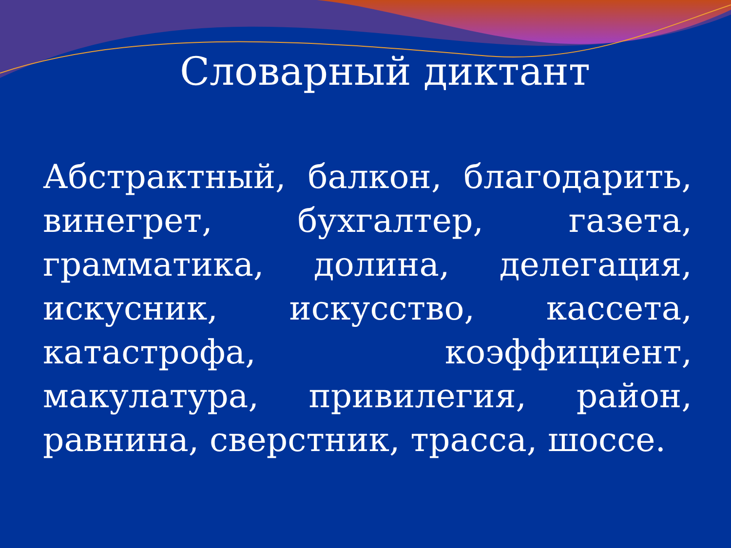Словарный диктант
Абстрактный, балкон, благодарить, винегрет, бухгалтер, газета, грамматика, долина, делегация, искусник, искусство, кассета, катастрофа, коэффициент, макулатура, привилегия, район, равнина, сверстник, трасса, шоссе.